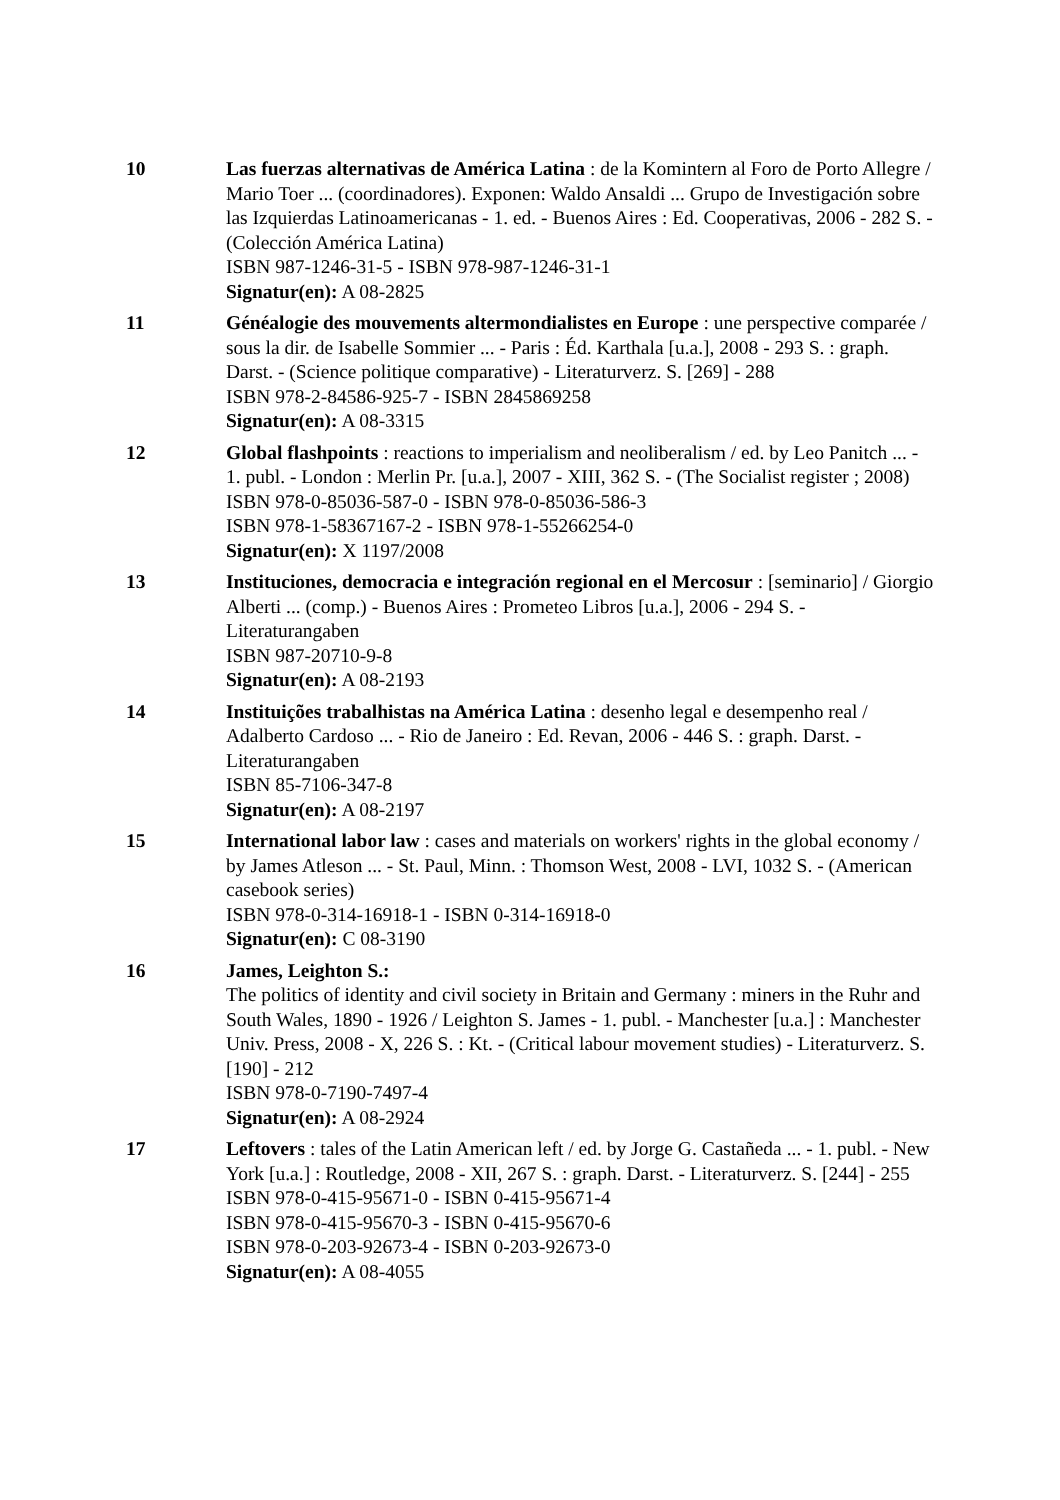10 Las fuerzas alternativas de América Latina : de la Komintern al Foro de Porto Allegre / Mario Toer ... (coordinadores). Exponen: Waldo Ansaldi ... Grupo de Investigación sobre las Izquierdas Latinoamericanas - 1. ed. - Buenos Aires : Ed. Cooperativas, 2006 - 282 S. - (Colección América Latina)
ISBN 987-1246-31-5 - ISBN 978-987-1246-31-1
Signatur(en): A 08-2825
11 Généalogie des mouvements altermondialistes en Europe : une perspective comparée / sous la dir. de Isabelle Sommier ... - Paris : Éd. Karthala [u.a.], 2008 - 293 S. : graph. Darst. - (Science politique comparative) - Literaturverz. S. [269] - 288
ISBN 978-2-84586-925-7 - ISBN 2845869258
Signatur(en): A 08-3315
12 Global flashpoints : reactions to imperialism and neoliberalism / ed. by Leo Panitch ... - 1. publ. - London : Merlin Pr. [u.a.], 2007 - XIII, 362 S. - (The Socialist register ; 2008)
ISBN 978-0-85036-587-0 - ISBN 978-0-85036-586-3
ISBN 978-1-58367167-2 - ISBN 978-1-55266254-0
Signatur(en): X 1197/2008
13 Instituciones, democracia e integración regional en el Mercosur : [seminario] / Giorgio Alberti ... (comp.) - Buenos Aires : Prometeo Libros [u.a.], 2006 - 294 S. - Literaturangaben
ISBN 987-20710-9-8
Signatur(en): A 08-2193
14 Instituições trabalhistas na América Latina : desenho legal e desempenho real / Adalberto Cardoso ... - Rio de Janeiro : Ed. Revan, 2006 - 446 S. : graph. Darst. - Literaturangaben
ISBN 85-7106-347-8
Signatur(en): A 08-2197
15 International labor law : cases and materials on workers' rights in the global economy / by James Atleson ... - St. Paul, Minn. : Thomson West, 2008 - LVI, 1032 S. - (American casebook series)
ISBN 978-0-314-16918-1 - ISBN 0-314-16918-0
Signatur(en): C 08-3190
16 James, Leighton S.:
The politics of identity and civil society in Britain and Germany : miners in the Ruhr and South Wales, 1890 - 1926 / Leighton S. James - 1. publ. - Manchester [u.a.] : Manchester Univ. Press, 2008 - X, 226 S. : Kt. - (Critical labour movement studies) - Literaturverz. S. [190] - 212
ISBN 978-0-7190-7497-4
Signatur(en): A 08-2924
17 Leftovers : tales of the Latin American left / ed. by Jorge G. Castañeda ... - 1. publ. - New York [u.a.] : Routledge, 2008 - XII, 267 S. : graph. Darst. - Literaturverz. S. [244] - 255
ISBN 978-0-415-95671-0 - ISBN 0-415-95671-4
ISBN 978-0-415-95670-3 - ISBN 0-415-95670-6
ISBN 978-0-203-92673-4 - ISBN 0-203-92673-0
Signatur(en): A 08-4055